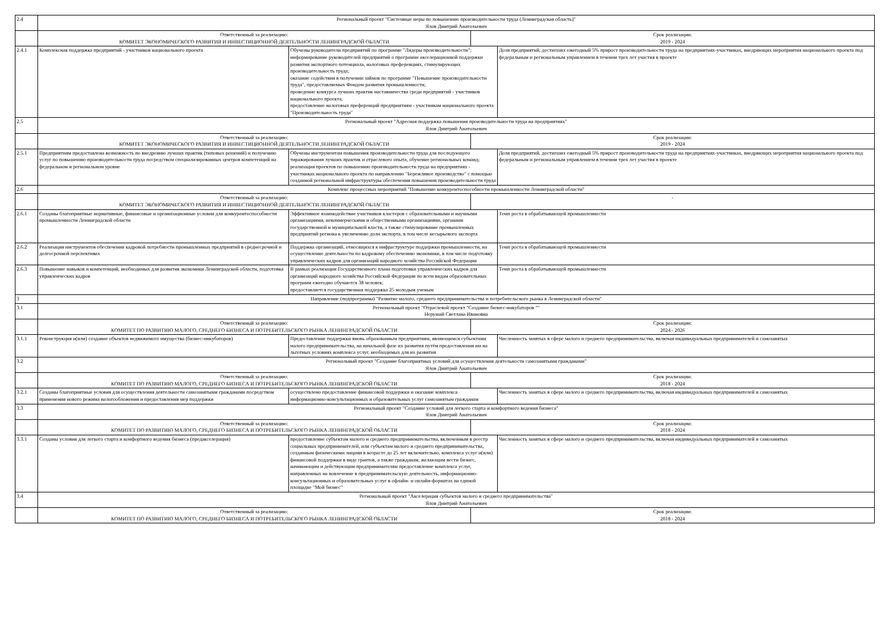| 2.4 | Региональный проект "Системные меры по повышению производительности труда (Ленинградская область)" Ялов Дмитрий Анатольевич | | | |
| | Ответственный за реализацию: КОМИТЕТ ЭКОНОМИЧЕСКОГО РАЗВИТИЯ И ИНВЕСТИЦИОННОЙ ДЕЯТЕЛЬНОСТИ ЛЕНИНГРАДСКОЙ ОБЛАСТИ | | Срок реализации: 2019 - 2024 | |
| 2.4.1 | Комплексная поддержка предприятий - участников национального проекта | Обучены руководители предприятий по программе "Лидеры производительности"; информирование руководителей предприятий о программе акселерационной поддержки развития экспортного потенциала, налоговых преференциях, стимулирующих производительность труда; оказание содействия в получении займов по программе "Повышение производительности труда", предоставляемых Фондом развития промышленности; проведение конкурса лучших практик наставничества среди предприятий - участников национального проекта; предоставление налоговых преференций предприятиям - участникам национального проекта "Производительность труда" | | Доля предприятий, достигших ежегодный 5% прирост производительности труда на предприятиях-участниках, внедряющих мероприятия национального проекта под федеральным и региональным управлением в течении трех лет участия в проекте |
| 2.5 | Региональный проект "Адресная поддержка повышения производительности труда на предприятиях" Ялов Дмитрий Анатольевич | | | |
| | Ответственный за реализацию: КОМИТЕТ ЭКОНОМИЧЕСКОГО РАЗВИТИЯ И ИНВЕСТИЦИОННОЙ ДЕЯТЕЛЬНОСТИ ЛЕНИНГРАДСКОЙ ОБЛАСТИ | | Срок реализации: 2019 - 2024 | |
| 2.5.1 | Предприятиям предоставлена возможность по внедрению лучших практик (типовых решений) и получению услуг по повышению производительности труда посредством специализированных центров компетенций на федеральном и региональном уровне | Обучены инструментам повышения производительности труда для последующего тиражирования лучших практик и отраслевого опыта, обучение региональных команд; реализация проектов по повышению производительности труда на предприятиях - участниках национального проекта по направлению "Бережливое производство" с помощью созданной региональной инфраструктуры обеспечения повышения производительности труда | | Доля предприятий, достигших ежегодный 5% прирост производительности труда на предприятиях-участниках, внедряющих мероприятия национального проекта под федеральным и региональным управлением в течении трех лет участия в проекте |
| 2.6 | Комплекс процессных мероприятий "Повышение конкурентоспособности промышленности Ленинградской области" | | | |
| | Ответственный за реализацию: КОМИТЕТ ЭКОНОМИЧЕСКОГО РАЗВИТИЯ И ИНВЕСТИЦИОННОЙ ДЕЯТЕЛЬНОСТИ ЛЕНИНГРАДСКОЙ ОБЛАСТИ | | - | |
| 2.6.1 | Созданы благоприятные нормативные, финансовые и организационные условия для конкурентоспособности промышленности Ленинградской области | Эффективное взаимодействие участников кластеров с образовательными и научными организациями, некоммерческими и общественными организациями, органами государственной и муниципальной власти, а также стимулирование промышленных предприятий региона к увеличению доли экспорта, в том числе несырьевого экспорта | | Темп роста в обрабатывающей промышленности |
| 2.6.2 | Реализация инструментов обеспечения кадровой потребности промышленных предприятий в среднесрочной и долгосрочной перспективах | Поддержка организаций, относящихся к инфраструктуре поддержки промышленности, на осуществление деятельности по кадровому обеспечению экономики, в том числе подготовку управленческих кадров для организаций народного хозяйства Российской Федерации | | Темп роста в обрабатывающей промышленности |
| 2.6.3 | Повышение навыков и компетенций, необходимых для развития экономики Ленинградской области, подготовка управленческих кадров | В рамках реализации Государственного плана подготовки управленческих кадров для организаций народного хозяйства Российской Федерации по всем видам образовательных программ ежегодно обучаются 38 человек; предоставляется государственная поддержка 25 молодым ученым | | Темп роста в обрабатывающей промышленности |
| 3 | Направление (подпрограмма) "Развитие малого, среднего предпринимательства и потребительского рынка в Ленинградской области" | | | |
| 3.1 | Региональный проект "Отраслевой проект "Создание бизнес-инкубаторов "" Нерушай Светлана Ивановна | | | |
| | Ответственный за реализацию: КОМИТЕТ ПО РАЗВИТИЮ МАЛОГО, СРЕДНЕГО БИЗНЕСА И ПОТРЕБИТЕЛЬСКОГО РЫНКА ЛЕНИНГРАДСКОЙ ОБЛАСТИ | | Срок реализации: 2024 - 2026 | |
| 3.1.1 | Реконструкция и(или) создание объектов недвижимого имущества (бизнес-инкубаторов) | Предоставление поддержки вновь образованным предприятиям, являющимся субъектами малого предпринимательства, на начальной фазе их развития путём предоставления им на льготных условиях комплекса услуг, необходимых для их развития | | Численность занятых в сфере малого и среднего предпринимательства, включая индивидуальных предпринимателей и самозанятых |
| 3.2 | Региональный проект "Создание благоприятных условий для осуществления деятельности самозанятыми гражданами" Ялов Дмитрий Анатольевич | | | |
| | Ответственный за реализацию: КОМИТЕТ ПО РАЗВИТИЮ МАЛОГО, СРЕДНЕГО БИЗНЕСА И ПОТРЕБИТЕЛЬСКОГО РЫНКА ЛЕНИНГРАДСКОЙ ОБЛАСТИ | | Срок реализации: 2018 - 2024 | |
| 3.2.1 | Созданы благоприятные условия для осуществления деятельности самозанятыми гражданами посредством применения нового режима налогообложения и предоставления мер поддержки | осуществлено предоставление финансовой поддержки и оказание комплекса информационно-консультационных и образовательных услуг самозанятым гражданам | | Численность занятых в сфере малого и среднего предпринимательства, включая индивидуальных предпринимателей и самозанятых |
| 3.3 | Региональный проект "Создание условий для легкого старта и комфортного ведения бизнеса" Ялов Дмитрий Анатольевич | | | |
| | Ответственный за реализацию: КОМИТЕТ ПО РАЗВИТИЮ МАЛОГО, СРЕДНЕГО БИЗНЕСА И ПОТРЕБИТЕЛЬСКОГО РЫНКА ЛЕНИНГРАДСКОЙ ОБЛАСТИ | | Срок реализации: 2018 - 2024 | |
| 3.3.1 | Созданы условия для легкого старта и комфортного ведения бизнеса (предакселерация) | предоставление субъектам малого и среднего предпринимательства, включенным в реестр социальных предпринимателей, или субъектам малого и среднего предпринимательства, созданным физическими лицами в возрасте до 25 лет включительно, комплекса услуг и(или) финансовой поддержки в виде грантов, а также гражданам, желающим вести бизнес, начинающим и действующим предпринимателям предоставление комплекса услуг, направленных на вовлечение в предпринимательскую деятельность, информационно-консультационных и образовательных услуг в офлайн- и онлайн-форматах на единой площадке "Мой бизнес" | | Численность занятых в сфере малого и среднего предпринимательства, включая индивидуальных предпринимателей и самозанятых |
| 3.4 | Региональный проект "Акселерация субъектов малого и среднего предпринимательства" Ялов Дмитрий Анатольевич | | | |
| | Ответственный за реализацию: КОМИТЕТ ПО РАЗВИТИЮ МАЛОГО, СРЕДНЕГО БИЗНЕСА И ПОТРЕБИТЕЛЬСКОГО РЫНКА ЛЕНИНГРАДСКОЙ ОБЛАСТИ | | Срок реализации: 2018 - 2024 | |